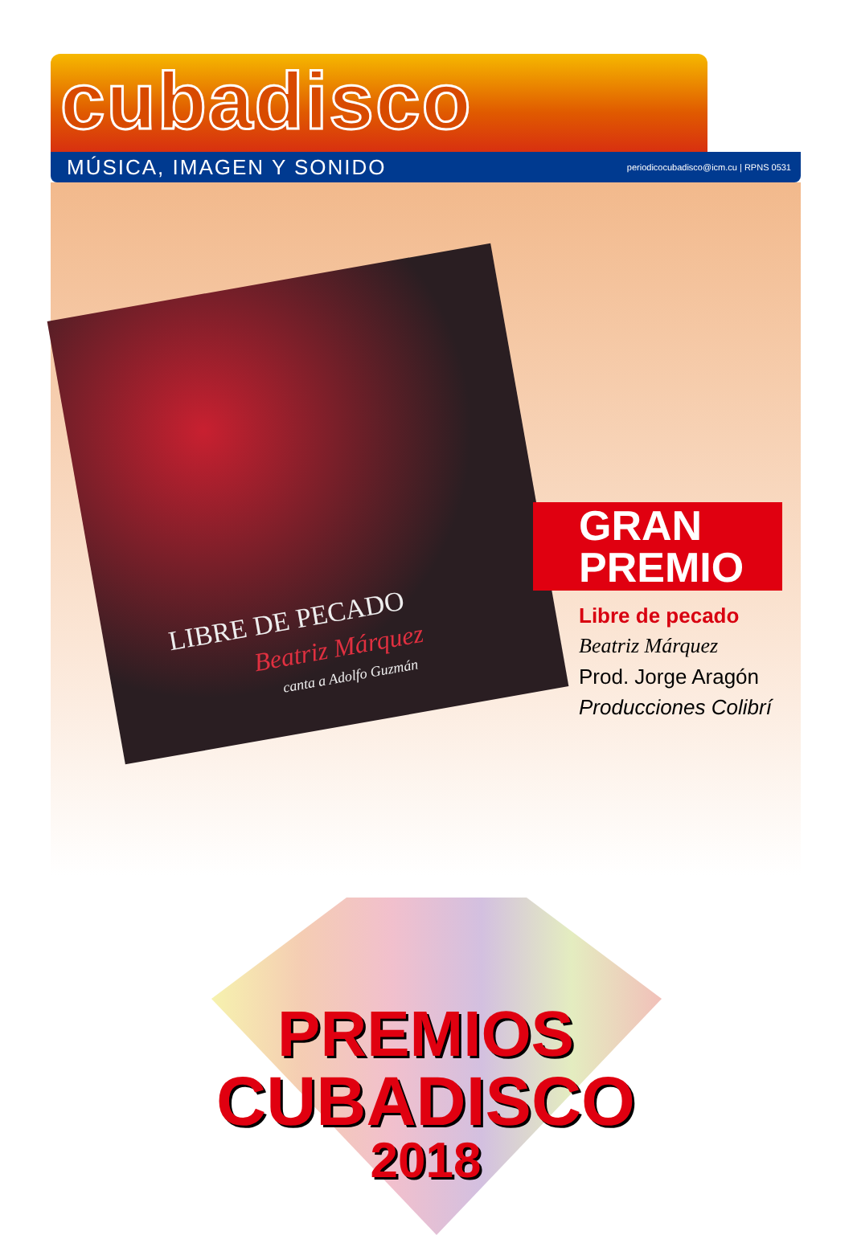cubadisco
MÚSICA, IMAGEN Y SONIDO periodicocubadisco@icm.cu | RPNS 0531
LIBRE DE PECADO
Beatriz Márquez
canta a Adolfo Guzmán
GRAN
PREMIO
Libre de pecado
Beatriz Márquez
Prod. Jorge Aragón
Producciones Colibrí
PREMIOS
CUBADISCO
2018